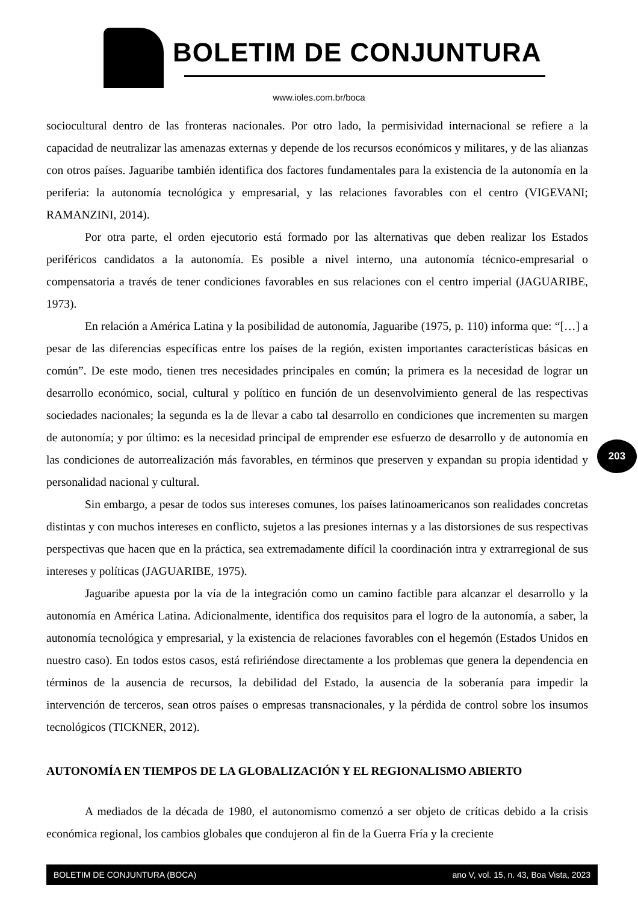BOLETIM DE CONJUNTURA
www.ioles.com.br/boca
sociocultural dentro de las fronteras nacionales. Por otro lado, la permisividad internacional se refiere a la capacidad de neutralizar las amenazas externas y depende de los recursos económicos y militares, y de las alianzas con otros países. Jaguaribe también identifica dos factores fundamentales para la existencia de la autonomía en la periferia: la autonomía tecnológica y empresarial, y las relaciones favorables con el centro (VIGEVANI; RAMANZINI, 2014).
Por otra parte, el orden ejecutorio está formado por las alternativas que deben realizar los Estados periféricos candidatos a la autonomía. Es posible a nivel interno, una autonomía técnico-empresarial o compensatoria a través de tener condiciones favorables en sus relaciones con el centro imperial (JAGUARIBE, 1973).
En relación a América Latina y la posibilidad de autonomía, Jaguaribe (1975, p. 110) informa que: “[…] a pesar de las diferencias específicas entre los países de la región, existen importantes características básicas en común”. De este modo, tienen tres necesidades principales en común; la primera es la necesidad de lograr un desarrollo económico, social, cultural y político en función de un desenvolvimiento general de las respectivas sociedades nacionales; la segunda es la de llevar a cabo tal desarrollo en condiciones que incrementen su margen de autonomía; y por último: es la necesidad principal de emprender ese esfuerzo de desarrollo y de autonomía en las condiciones de autorrealización más favorables, en términos que preserven y expandan su propia identidad y personalidad nacional y cultural.
Sin embargo, a pesar de todos sus intereses comunes, los países latinoamericanos son realidades concretas distintas y con muchos intereses en conflicto, sujetos a las presiones internas y a las distorsiones de sus respectivas perspectivas que hacen que en la práctica, sea extremadamente difícil la coordinación intra y extrarregional de sus intereses y políticas (JAGUARIBE, 1975).
Jaguaribe apuesta por la vía de la integración como un camino factible para alcanzar el desarrollo y la autonomía en América Latina. Adicionalmente, identifica dos requisitos para el logro de la autonomía, a saber, la autonomía tecnológica y empresarial, y la existencia de relaciones favorables con el hegemón (Estados Unidos en nuestro caso). En todos estos casos, está refiriéndose directamente a los problemas que genera la dependencia en términos de la ausencia de recursos, la debilidad del Estado, la ausencia de la soberanía para impedir la intervención de terceros, sean otros países o empresas transnacionales, y la pérdida de control sobre los insumos tecnológicos (TICKNER, 2012).
AUTONOMÍA EN TIEMPOS DE LA GLOBALIZACIÓN Y EL REGIONALISMO ABIERTO
A mediados de la década de 1980, el autonomismo comenzó a ser objeto de críticas debido a la crisis económica regional, los cambios globales que condujeron al fin de la Guerra Fría y la creciente
203
BOLETIM DE CONJUNTURA (BOCA) ano V, vol. 15, n. 43, Boa Vista, 2023